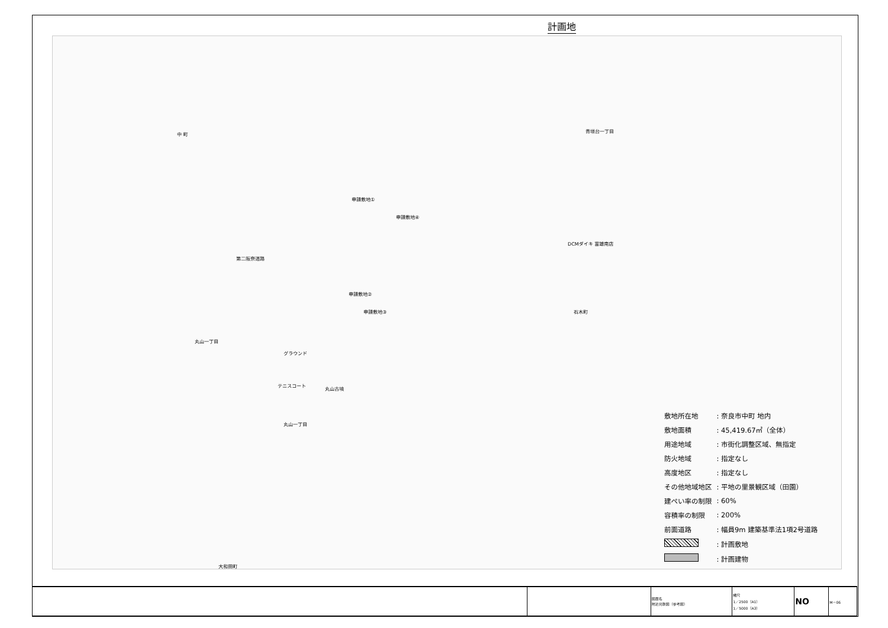計画地
中 町
申請敷地④
申請敷地①
申請敷地②
申請敷地③
第二阪奈道路
DCMダイキ 富雄南店
石木町
青垣台一丁目
丸山一丁目
グラウンド
テニスコート
丸山古墳
丸山一丁目
大和田町
| 敷地所在地 | : 奈良市中町 地内 |
| 敷地面積 | : 45,419.67㎡（全体） |
| 用途地域 | : 市街化調整区域、無指定 |
| 防火地域 | : 指定なし |
| 高度地区 | : 指定なし |
| その他地域地区 | : 平地の里景観区域（田園） |
| 建ぺい率の制限 | : 60% |
| 容積率の制限 | : 200% |
| 前面道路 | : 幅員9m 建築基準法1項2号道路 |
| | : 計画敷地 |
| | : 計画建物 |
| | | 図面名 附近見取図（参考図） | 縮尺 1／2500（A1） 1／5000（A3） | NO | M－06 |